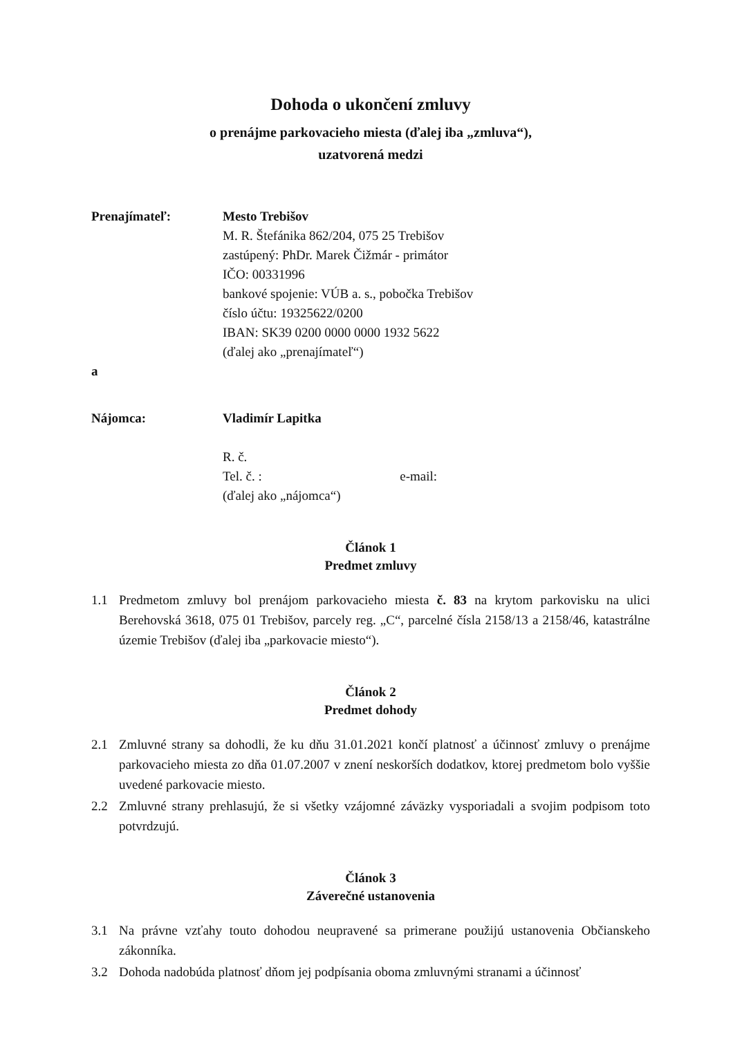Dohoda o ukončení zmluvy
o prenájme parkovacieho miesta (ďalej iba „zmluva“),
uzatvorená medzi
Prenajímateľ: Mesto Trebišov
M. R. Štefánika 862/204, 075 25 Trebišov
zastúpený: PhDr. Marek Čižmár - primátor
IČO: 00331996
bankové spojenie: VÚB a. s., pobočka Trebišov
číslo účtu: 19325622/0200
IBAN: SK39 0200 0000 0000 1932 5622
(ďalej ako „prenajímateľ“)
a
Nájomca: Vladimír Lapitka
R. č.
Tel. č. : e-mail:
(ďalej ako „nájomca“)
Článok 1
Predmet zmluvy
1.1 Predmetom zmluvy bol prenájom parkovacieho miesta č. 83 na krytom parkovisku na ulici Berehovská 3618, 075 01 Trebišov, parcely reg. „C“, parcelné čísla 2158/13 a 2158/46, katastrálne územie Trebišov (ďalej iba „parkovacie miesto“).
Článok 2
Predmet dohody
2.1 Zmluvné strany sa dohodli, že ku dňu 31.01.2021 končí platnosť a účinnosť zmluvy o prenájme parkovacieho miesta zo dňa 01.07.2007 v znení neskorších dodatkov, ktorej predmetom bolo vyššie uvedené parkovacie miesto.
2.2 Zmluvné strany prehlasujú, že si všetky vzájomné záväzky vysporiadali a svojim podpisom toto potvrdzujú.
Článok 3
Záverečné ustanovenia
3.1 Na právne vzťahy touto dohodou neupravené sa primerane použijú ustanovenia Občianskeho zákonníka.
3.2 Dohoda nadobúda platnosť dňom jej podpísania oboma zmluvnými stranami a účinnosť